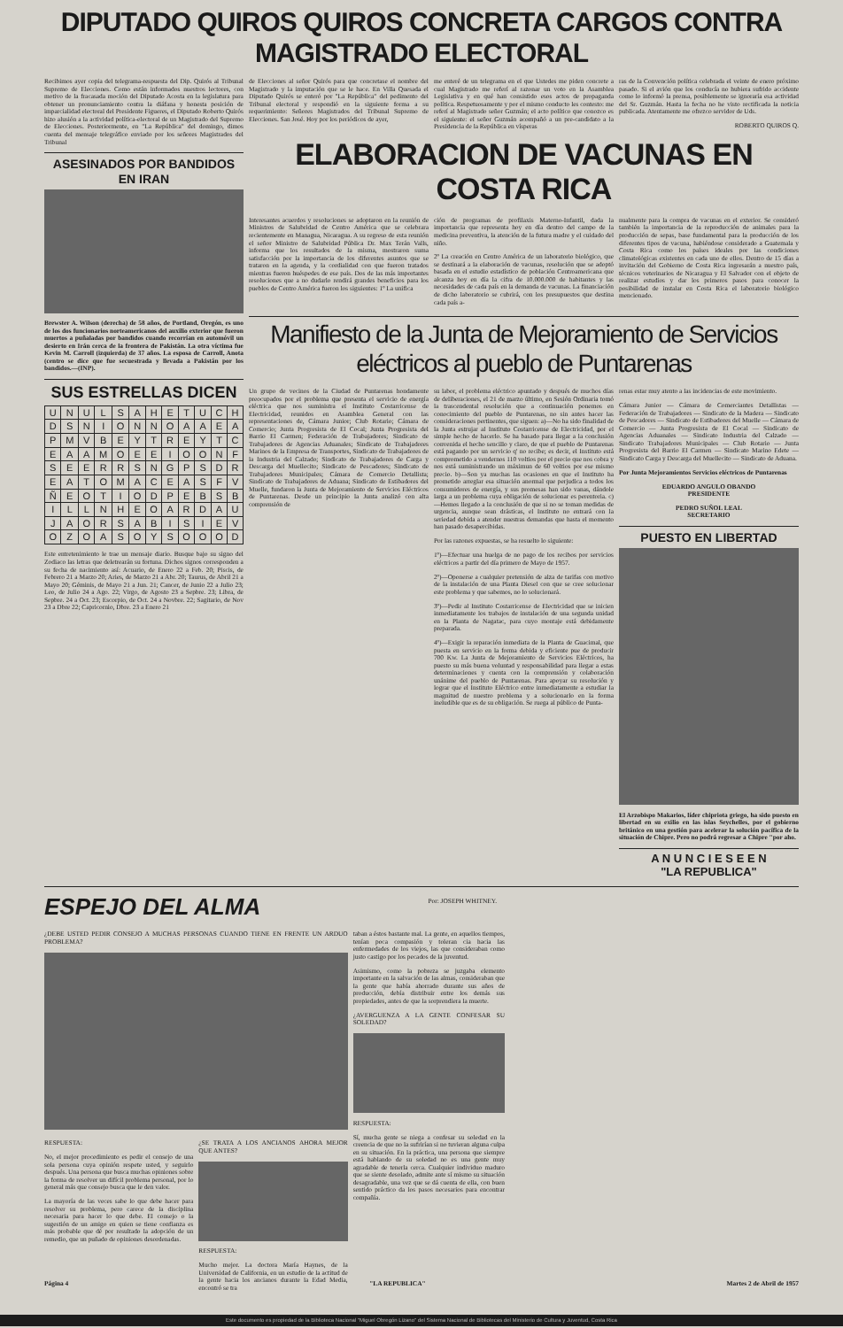DIPUTADO QUIROS QUIROS CONCRETA CARGOS CONTRA MAGISTRADO ELECTORAL
Recibimos ayer copia del telegrama-respuesta del Dip. Quirós al Tribunal Supremo de Elecciones. Como están informados nuestros lectores, con motivo de la fracasada moción del Diputado Acosta en la legislatura para obtener un pronunciamiento contra la diáfana y honesta posición de imparcialidad electoral del Presidente Figueres, el Diputado Roberto Quirós hizo alusión a la actividad política-electoral de un Magistrado del Supremo de Elecciones. Posteriormente, en "La República" del domingo, dimos cuenta del mensaje telegráfico enviado por los señores Magistrados del Tribunal
ASESINADOS POR BANDIDOS EN IRAN
Brewster A. Wilson (derecha) de 58 años, de Portland, Oregón, es uno de los dos funcionarios norteamericanos del auxilio exterior que fueron muertos a puñaladas por bandidos cuando recorrían en automóvil un desierto en Irán cerca de la frontera de Pakistán. La otra víctima fue Kevin M. Carroll (izquierda) de 37 años. La esposa de Carroll, Anota (centro se dice que fue secuestrada y llevada a Pakistán por los bandidos.—(INP).
SUS ESTRELLAS DICEN
| U | N | U | L | S | A | H | E | T | U | C | H |
| D | S | N | I | O | N | N | O | A | A | E | A |
| P | M | V | B | E | Y | T | R | E | Y | T | C |
| E | A | A | M | O | E | E | I | O | O | N | F |
| S | E | E | R | R | S | N | G | P | S | D | R |
| E | A | T | O | M | A | C | E | A | S | F | V |
| Ñ | E | O | T | I | O | D | P | E | B | S | B |
| I | L | L | N | H | E | O | A | R | D | A | U |
| J | A | O | R | S | A | B | I | S | I | E | V |
| O | Z | O | A | S | O | Y | S | O | O | O | D |
Este entretenimiento le trae un mensaje diario. Busque bajo su signo del Zodiaco las letras que deletrearán su fortuna. Dichos signos corresponden a su fecha de nacimiento así: Acuario, de Enero 22 a Feb. 20; Piscis, de Febrero 21 a Marzo 20; Aries, de Marzo 21 a Abr. 20; Taurus, de Abril 21 a Mayo 20; Géminis, de Mayo 21 a Jun. 21; Cancer, de Junio 22 a Julio 23; Leo, de Julio 24 a Ago. 22; Virgo, de Agosto 23 a Sepbre. 23; Libra, de Sepbre. 24 a Oct. 23; Escorpio, de Oct. 24 a Novbre. 22; Sagitario, de Nov 23 a Dbre 22; Capricornio, Dbre. 23 a Enero 21
de Elecciones al señor Quirós para que concretase el nombre del Magistrado y la imputación que se le hace. En Villa Quesada el Diputado Quirós se enteró por "La República" del pedimento del Tribunal electoral y respondió en la siguiente forma a su requerimiento: Señores Magistrados del Tribunal Supremo de Elecciones. San José. Hoy por los periódicos de ayer,
me enteré de un telegrama en el que Ustedes me piden concrete a cual Magistrado me referí al razonar un voto en la Asamblea Legislativa y en qué han consistido esos actos de propaganda política. Respetuosamente y por el mismo conducto les contesto: me referí al Magistrado señor Guzmán; el acto político que conozco es el siguiente: el señor Guzmán acompañó a un pre-candidato a la Presidencia de la República en vísperas
ras de la Convención política celebrada el veinte de enero próximo pasado. Si el avión que los conducía no hubiera sufrido accidente como lo informó la prensa, posiblemente se ignoraría esa actividad del Sr. Guzmán. Hasta la fecha no he visto rectificada la noticia publicada. Atentamente me ofrezco servidor de Uds.
ROBERTO QUIROS Q.
ELABORACION DE VACUNAS EN COSTA RICA
Interesantes acuerdos y resoluciones se adoptaron en la reunión de Ministros de Salubridad de Centro América que se celebrara recientemente en Managua, Nicaragua. A su regreso de esta reunión el señor Ministro de Salubridad Pública Dr. Max Terán Valls, informa que los resultados de la misma, mostraron suma satisfacción por la importancia de los diferentes asuntos que se trataron en la agenda, y la cordialidad con que fueron tratados mientras fueron huéspedes de ese país. Dos de las más importantes resoluciones que a no dudarlo rendirá grandes beneficios para los pueblos de Centro América fueron los siguientes: 1º La unifica
ción de programas de profilaxis Materno-Infantil, dada la importancia que representa hoy en día dentro del campo de la medicina preventiva, la atención de la futura madre y el cuidado del niño.
2º La creación en Centro América de un laboratorio biológico, que se destinará a la elaboración de vacunas, resolución que se adoptó basada en el estudio estadístico de población Centroamericana que alcanza hoy en día la cifra de 10.000.000 de habitantes y las necesidades de cada país en la demanda de vacunas. La financiación de dicho laboratorio se cubrirá, con los presupuestos que destina cada país a-
nualmente para la compra de vacunas en el exterior. Se consideró también la importancia de la reproducción de animales para la producción de sepas, base fundamental para la producción de los diferentes tipos de vacuna, habiéndose considerado a Guatemala y Costa Rica como los países ideales por las condiciones climatológicas existentes en cada uno de ellos. Dentro de 15 días a invitación del Gobierno de Costa Rica ingresarán a nuestro país, técnicos veterinarios de Nicaragua y El Salvador con el objeto de realizar estudios y dar los primeros pasos para conocer la posibilidad de instalar en Costa Rica el laboratorio biológico mencionado.
Manifiesto de la Junta de Mejoramiento de Servicios eléctricos al pueblo de Puntarenas
Un grupo de vecinos de la Ciudad de Puntarenas hondamente preocupados por el problema que presenta el servicio de energía eléctrica que nos suministra el Instituto Costarricense de Electricidad, reunidos en Asamblea General con las representaciones de, Cámara Junior; Club Rotario; Cámara de Comercio; Junta Progresista de El Cocal; Junta Progresista del Barrio El Carmen; Federación de Trabajadores; Sindicato de Trabajadores de Agencias Aduanales; Sindicato de Trabajadores Marinos de la Empresa de Transportes, Sindicato de Trabajadores de la Industria del Calzado; Sindicato de Trabajadores de Carga y Descarga del Muellecito; Sindicato de Pescadores; Sindicato de Trabajadores Municipales; Cámara de Comercio Detallista; Sindicato de Trabajadores de Aduana; Sindicato de Estibadores del Muelle, fundaron la Junta de Mejoramiento de Servicios Eléctricos de Puntarenas. Desde un principio la Junta analizó con alta comprensión de
su labor, el problema eléctrico apuntado y después de muchos días de deliberaciones, el 21 de marzo último, en Sesión Ordinaria tomó la trascendental resolución que a continuación ponemos en conocimiento del pueblo de Puntarenas, no sin antes hacer las consideraciones pertinentes, que siguen: a)—No ha sido finalidad de la Junta estrujar al Instituto Costarricense de Electricidad, por el simple hecho de hacerlo. Se ha basado para llegar a la conclusión convenida el hecho sencillo y claro, de que el pueblo de Puntarenas está pagando por un servicio q' no recibe; es decir, el Instituto está comprometido a vendernos 110 voltios por el precio que nos cobra y nos está suministrando un máximun de 60 voltios por ese mismo precio. b)—Son ya muchas las ocasiones en que el Instituto ha prometido arreglar esa situación anormal que perjudica a todos los consumidores de energía, y sus promesas han sido vanas, dándole larga a un problema cuya obligación de solucionar es perentoria. c)—Hemos llegado a la conclusión de que si no se toman medidas de urgencia, aunque sean drásticas, el Instituto no entrará con la seriedad debida a atender nuestras demandas que hasta el momento han pasado desapercibidas.
Por las razones expuestas, se ha resuelto lo siguiente:
1º)—Efectuar una huelga de no pago de los recibos por servicios eléctricos a partir del día primero de Mayo de 1957.
2º)—Oponerse a cualquier pretensión de alza de tarifas con motivo de la instalación de una Planta Diesel con que se cree solucionar este problema y que sabemos, no lo solucionará.
3º)—Pedir al Instituto Costarricense de Electricidad que se inicien inmediatamente los trabajos de instalación de una segunda unidad en la Planta de Nagatac, para cuyo montaje está debidamente preparada.
4º)—Exigir la reparación inmediata de la Planta de Guacimal, que puesta en servicio en la forma debida y eficiente pue de producir 700 Kw. La Junta de Mejoramiento de Servicios Eléctricos, ha puesto su más buena voluntad y responsabilidad para llegar a estas determinaciones y cuenta con la comprensión y colaboración unánime del pueblo de Puntarenas. Para apoyar su resolución y lograr que el Instituto Eléctrico entre inmediatamente a estudiar la magnitud de nuestro problema y a solucionarlo en la forma ineludible que es de su obligación. Se ruega al público de Punta-
renas estar muy atento a las incidencias de este movimiento.
Cámara Junior — Cámara de Comerciantes Detallistas — Federación de Trabajadores — Sindicato de la Madera — Sindicato de Pescadores — Sindicato de Estibadores del Muelle — Cámara de Comercio — Junta Progresista de El Cocal — Sindicato de Agencias Aduanales — Sindicato Industria del Calzado — Sindicato Trabajadores Municipales — Club Rotario — Junta Progresista del Barrio El Carmen — Sindicato Marino Edete — Sindicato Carga y Descarga del Muellecito — Sindicato de Aduana.
Por Junta Mejoramientos Servicios eléctricos de Puntarenas
EDUARDO ANGULO OBANDO
PRESIDENTE
PEDRO SUÑOL LEAL
SECRETARIO
PUESTO EN LIBERTAD
El Arzobispo Makarios, líder chipriota griego, ha sido puesto en libertad en su exilio en las islas Seychelles, por el gobierno británico en una gestión para acelerar la solución pacífica de la situación de Chipre. Pero no podrá regresar a Chipre "por aho.
A N U N C I E S E E N
"LA REPUBLICA"
ESPEJO DEL ALMA
Por: JOSEPH WHITNEY.
¿DEBE USTED PEDIR CONSEJO A MUCHAS PERSONAS CUANDO TIENE EN FRENTE UN ARDUO PROBLEMA?
RESPUESTA:
No, el mejor procedimiento es pedir el consejo de una sola persona cuya opinión respete usted, y seguirlo después. Una persona que busca muchas opiniones sobre la forma de resolver un difícil problema personal, por lo general más que consejo busca que le den valor.
La mayoría de las veces sabe lo que debe hacer para resolver su problema, pero carece de la disciplina necesaria para hacer lo que debe. El consejo o la sugestión de un amigo en quien se tiene confianza es más probable que dé por resultado la adopción de un remedio, que un puñado de opiniones desordenadas.
¿SE TRATA A LOS ANCIANOS AHORA MEJOR QUE ANTES?
RESPUESTA:
Mucho mejor. La doctora María Haynes, de la Universidad de California, en un estudio de la actitud de la gente hacia los ancianos durante la Edad Media, encontró se tra
taban a éstos bastante mal. La gente, en aquellos tiempos, tenían poca compasión y toleran cia hacia las enfermedades de los viejos, las que consideraban como justo castigo por los pecados de la juventud.
Asimismo, como la pobreza se juzgaba elemento importante en la salvación de las almas, consideraban que la gente que había ahorrado durante sus años de producción, debía distribuir entre los demás sus propiedades, antes de que la sorprendiera la muerte.
¿AVERGUENZA A LA GENTE CONFESAR SU SOLEDAD?
RESPUESTA:
Sí, mucha gente se niega a confesar su soledad en la creencia de que no la sufrirían si no tuvieran alguna culpa en su situación. En la práctica, una persona que siempre está hablando de su soledad no es una gente muy agradable de tenerla cerca. Cualquier individuo maduro que se siente desolado, admite ante sí mismo su situación desagradable, una vez que se dá cuenta de ella, con buen sentido práctico da los pasos necesarios para encontrar compañía.
Página 4 "LA REPUBLICA" Martes 2 de Abril de 1957
Este documento es propiedad de la Biblioteca Nacional "Miguel Obregón Lizano" del Sistema Nacional de Bibliotecas del Ministerio de Cultura y Juventud, Costa Rica